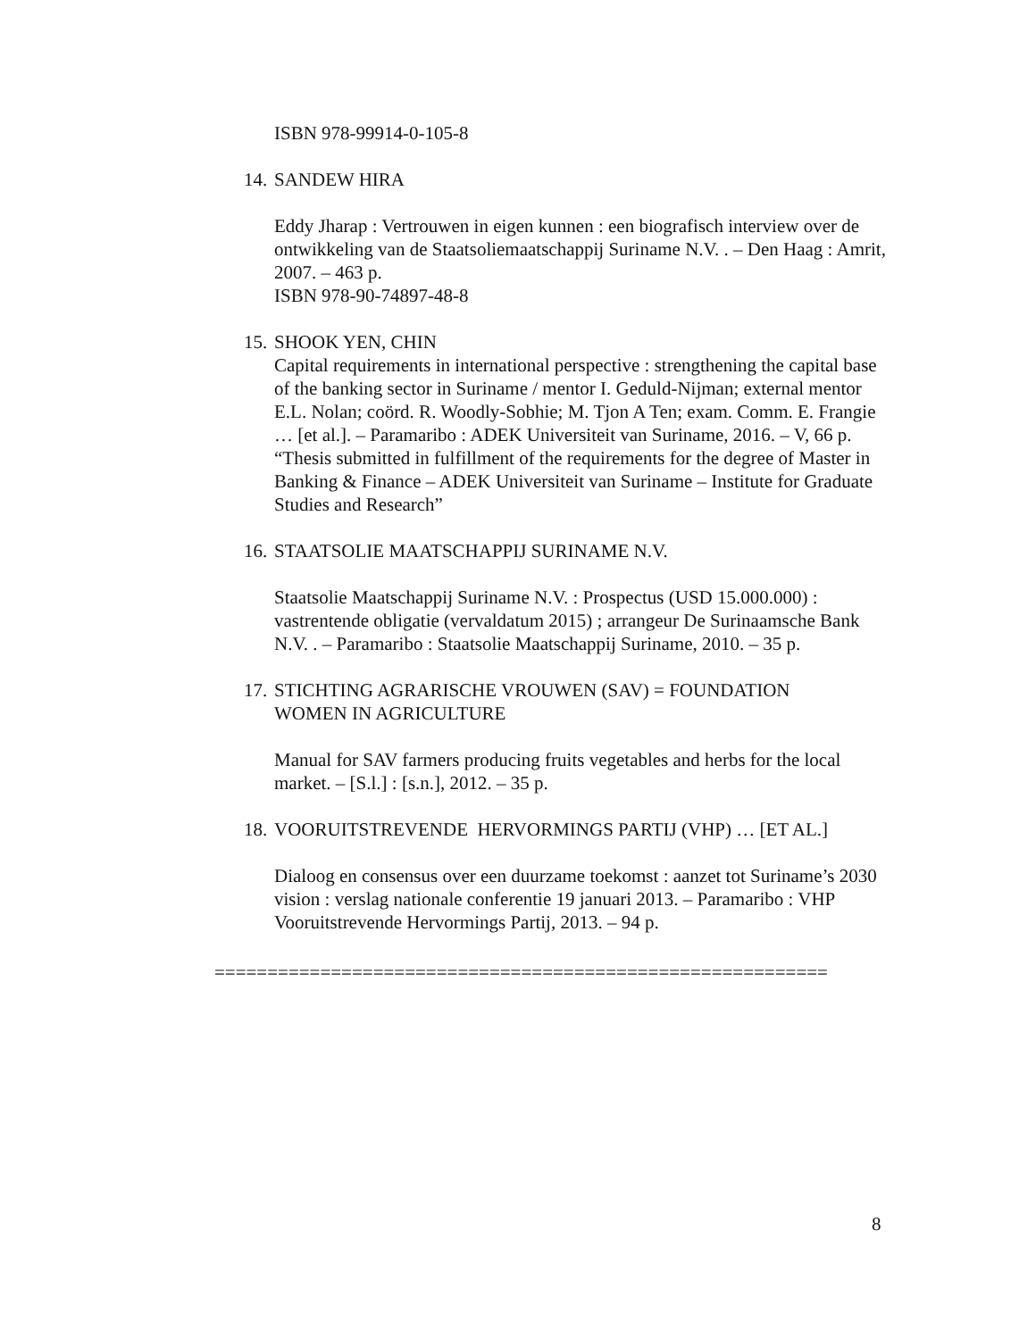ISBN 978-99914-0-105-8
14. SANDEW HIRA
Eddy Jharap : Vertrouwen in eigen kunnen : een biografisch interview over de ontwikkeling van de Staatsoliemaatschappij Suriname N.V. . – Den Haag : Amrit, 2007. – 463 p.
ISBN 978-90-74897-48-8
15. SHOOK YEN, CHIN
Capital requirements in international perspective : strengthening the capital base of the banking sector in Suriname / mentor I. Geduld-Nijman; external mentor E.L. Nolan; coörd. R. Woodly-Sobhie; M. Tjon A Ten; exam. Comm. E. Frangie … [et al.]. – Paramaribo : ADEK Universiteit van Suriname, 2016. – V, 66 p.
“Thesis submitted in fulfillment of the requirements for the degree of Master in Banking & Finance – ADEK Universiteit van Suriname – Institute for Graduate Studies and Research”
16. STAATSOLIE MAATSCHAPPIJ SURINAME N.V.
Staatsolie Maatschappij Suriname N.V. : Prospectus (USD 15.000.000) : vastrentende obligatie (vervaldatum 2015) ; arrangeur De Surinaamsche Bank N.V. . – Paramaribo : Staatsolie Maatschappij Suriname, 2010. – 35 p.
17. STICHTING AGRARISCHE VROUWEN (SAV) = FOUNDATION
WOMEN IN AGRICULTURE
Manual for SAV farmers producing fruits vegetables and herbs for the local market. – [S.l.] : [s.n.], 2012. – 35 p.
18. VOORUITSTREVENDE HERVORMINGS PARTIJ (VHP) … [ET AL.]
Dialoog en consensus over een duurzame toekomst : aanzet tot Suriname’s 2030 vision : verslag nationale conferentie 19 januari 2013. – Paramaribo : VHP Vooruitstrevende Hervormings Partij, 2013. – 94 p.
==========================================================
8